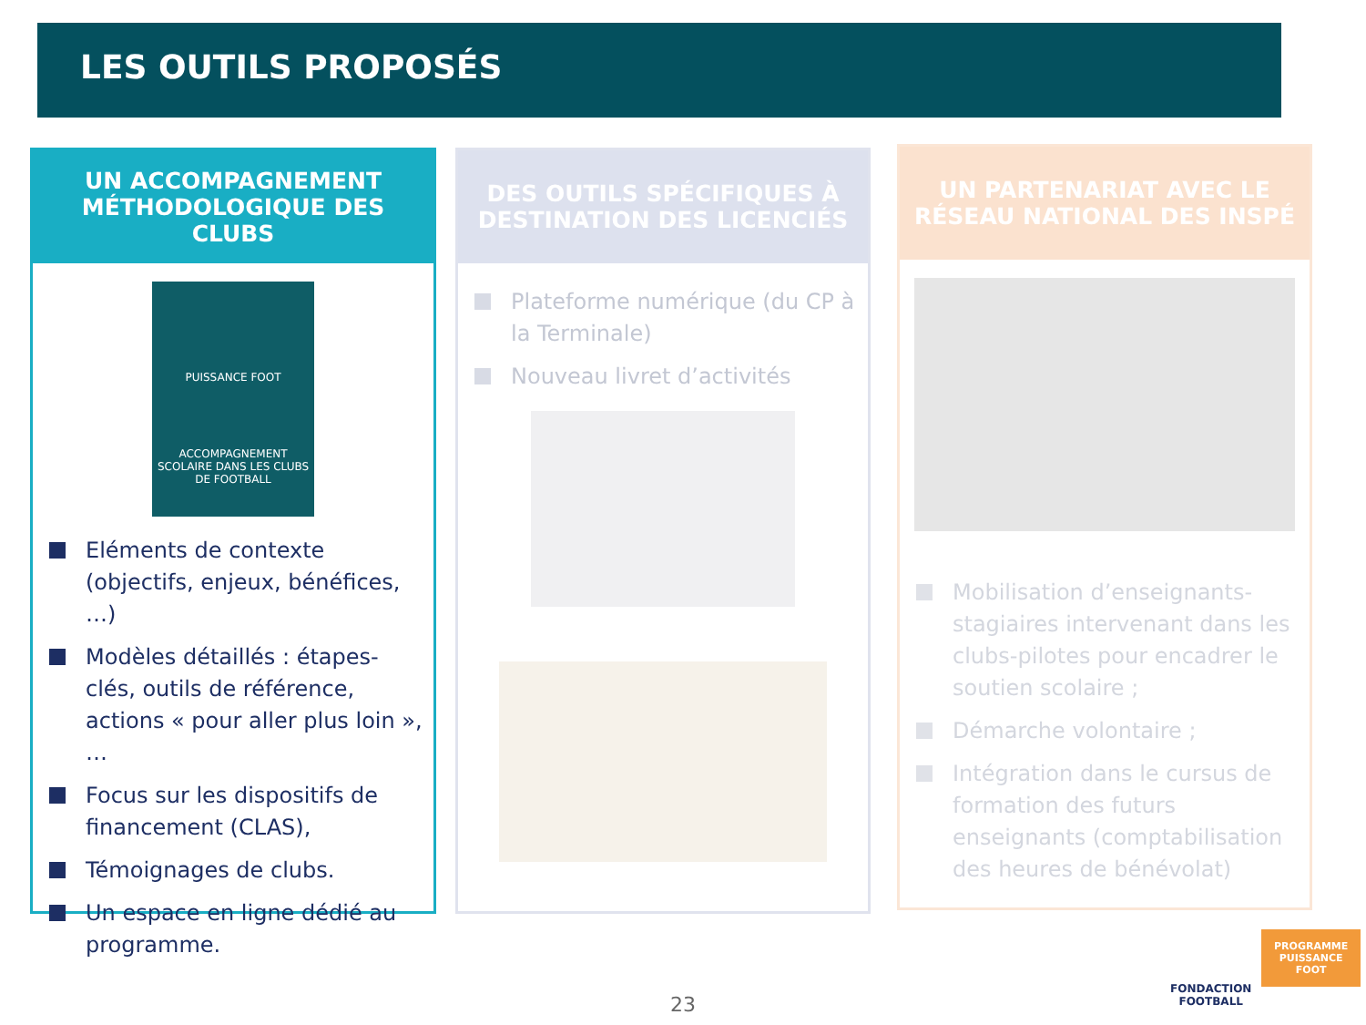LES OUTILS PROPOSÉS
UN ACCOMPAGNEMENT MÉTHODOLOGIQUE DES CLUBS
PUISSANCE FOOT
ACCOMPAGNEMENT SCOLAIRE DANS LES CLUBS DE FOOTBALL
Eléments de contexte (objectifs, enjeux, bénéfices, …)
Modèles détaillés : étapes-clés, outils de référence, actions « pour aller plus loin », …
Focus sur les dispositifs de financement (CLAS),
Témoignages de clubs.
Un espace en ligne dédié au programme.
DES OUTILS SPÉCIFIQUES À DESTINATION DES LICENCIÉS
Plateforme numérique (du CP à la Terminale)
Nouveau livret d’activités
UN PARTENARIAT AVEC LE RÉSEAU NATIONAL DES INSPÉ
Mobilisation d’enseignants-stagiaires intervenant dans les clubs-pilotes pour encadrer le soutien scolaire ;
Démarche volontaire ;
Intégration dans le cursus de formation des futurs enseignants (comptabilisation des heures de bénévolat)
FONDACTION
FOOTBALL
PROGRAMME
PUISSANCE
FOOT
23